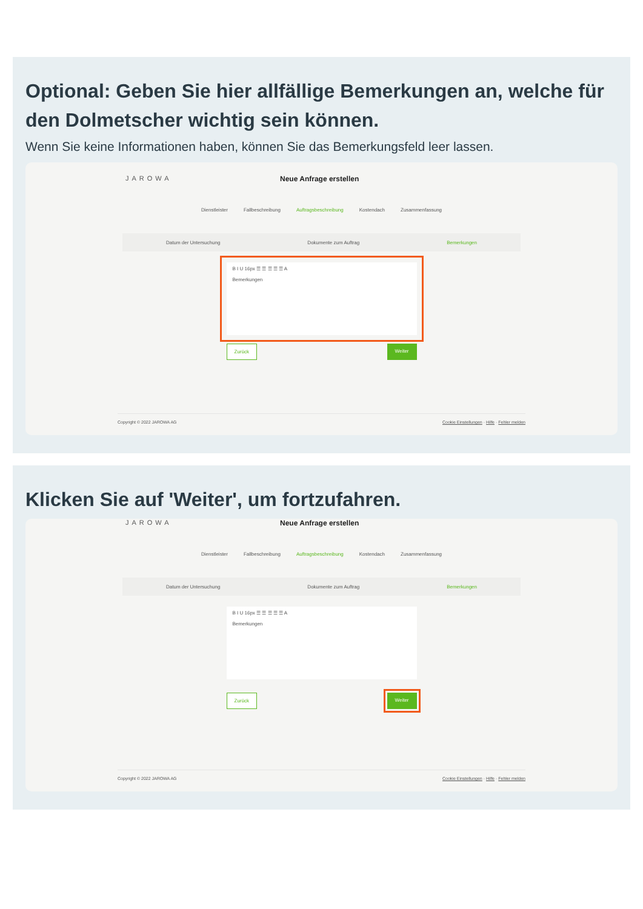Optional: Geben Sie hier allfällige Bemerkungen an, welche für den Dolmetscher wichtig sein können.
Wenn Sie keine Informationen haben, können Sie das Bemerkungsfeld leer lassen.
JAROWA Neue Anfrage erstellen
Dienstleister Fallbeschreibung Auftragsbeschreibung Kostendach Zusammenfassung
Datum der Untersuchung Dokumente zum Auftrag Bemerkungen
B I U 16px ☰ ☰ ☰ ☰ ☰ A
Bemerkungen
Zurück Weiter
Copyright © 2022 JAROWA AG Cookie Einstellungen · Hilfe · Fehler melden
Klicken Sie auf 'Weiter', um fortzufahren.
JAROWA Neue Anfrage erstellen
Dienstleister Fallbeschreibung Auftragsbeschreibung Kostendach Zusammenfassung
Datum der Untersuchung Dokumente zum Auftrag Bemerkungen
B I U 16px ☰ ☰ ☰ ☰ ☰ A
Bemerkungen
Zurück Weiter
Copyright © 2022 JAROWA AG Cookie Einstellungen · Hilfe · Fehler melden